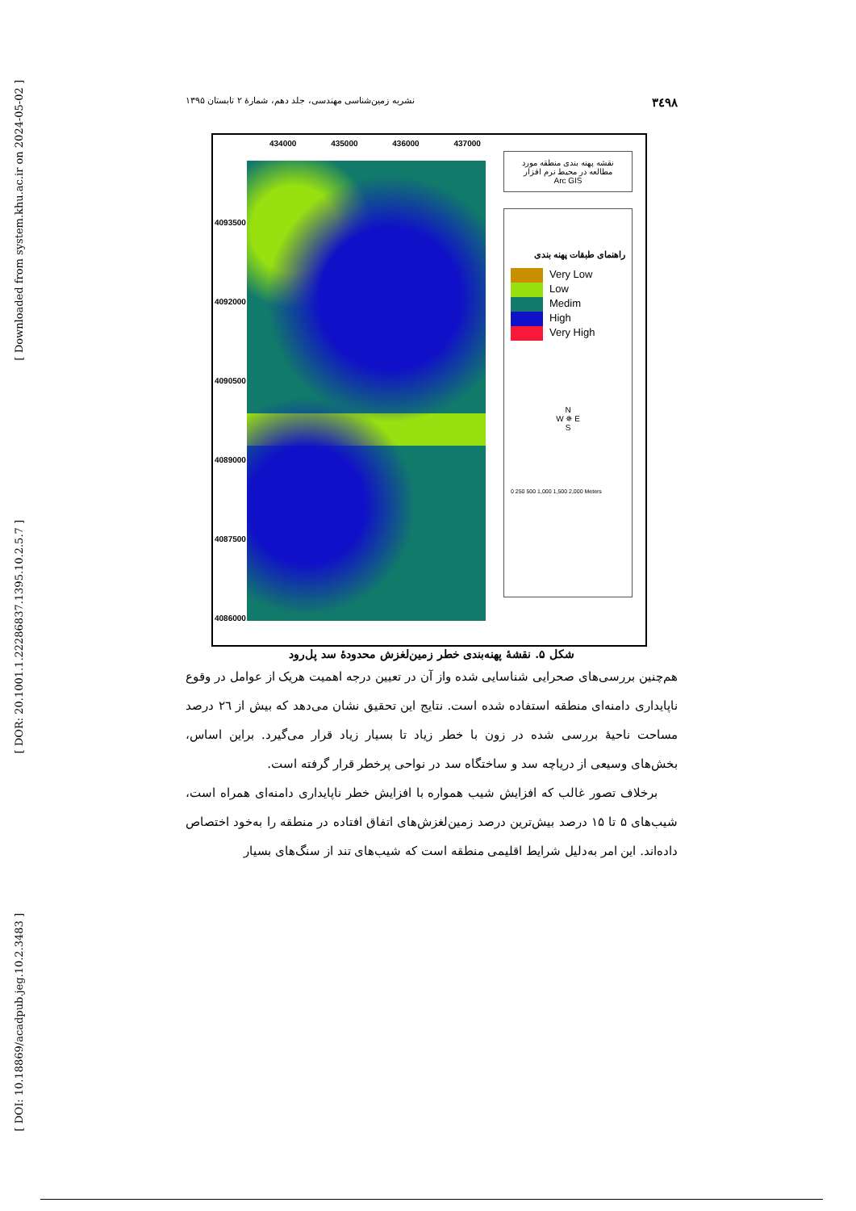[ Downloaded from system.khu.ac.ir on 2024-05-02 ]
[ DOR: 20.1001.1.22286837.1395.10.2.5.7 ]
[ DOI: 10.18869/acadpub.jeg.10.2.3483 ]
۳٤۹۸ نشریه زمین‌شناسی مهندسی، جلد دهم، شمارهٔ ۲ تابستان ۱۳۹۵
434000 435000 436000 437000
4093500 4092000 4090500 4089000 4087500 4086000
نقشه پهنه بندی منطقه مورد مطالعه در محیط نرم افزار
Arc GIS
راهنمای طبقات پهنه بندی
Very Low
Low
Medim
High
Very High
N
W ✵ E
S
0 250 500 1,000 1,500 2,000 Meters
شکل ۵. نقشهٔ پهنه‌بندی خطر زمین‌لغزش محدودهٔ سد پل‌رود
هم‌چنین بررسی‌های صحرایی شناسایی شده واز آن در تعیین درجه اهمیت هریک از عوامل در وقوع ناپایداری دامنه‌ای منطقه استفاده شده است. نتایج این تحقیق نشان می‌دهد که بیش از ۲٦ درصد مساحت ناحیهٔ بررسی شده در زون با خطر زیاد تا بسیار زیاد قرار می‌گیرد. براین اساس، بخش‌های وسیعی از دریاچه سد و ساختگاه سد در نواحی پرخطر قرار گرفته است.
برخلاف تصور غالب که افزایش شیب همواره با افزایش خطر ناپایداری دامنه‌ای همراه است، شیب‌های ۵ تا ۱۵ درصد بیش‌ترین درصد زمین‌لغزش‌های اتفاق افتاده در منطقه را به‌خود اختصاص داده‌اند. این امر به‌دلیل شرایط اقلیمی منطقه است که شیب‌های تند از سنگ‌های بسیار